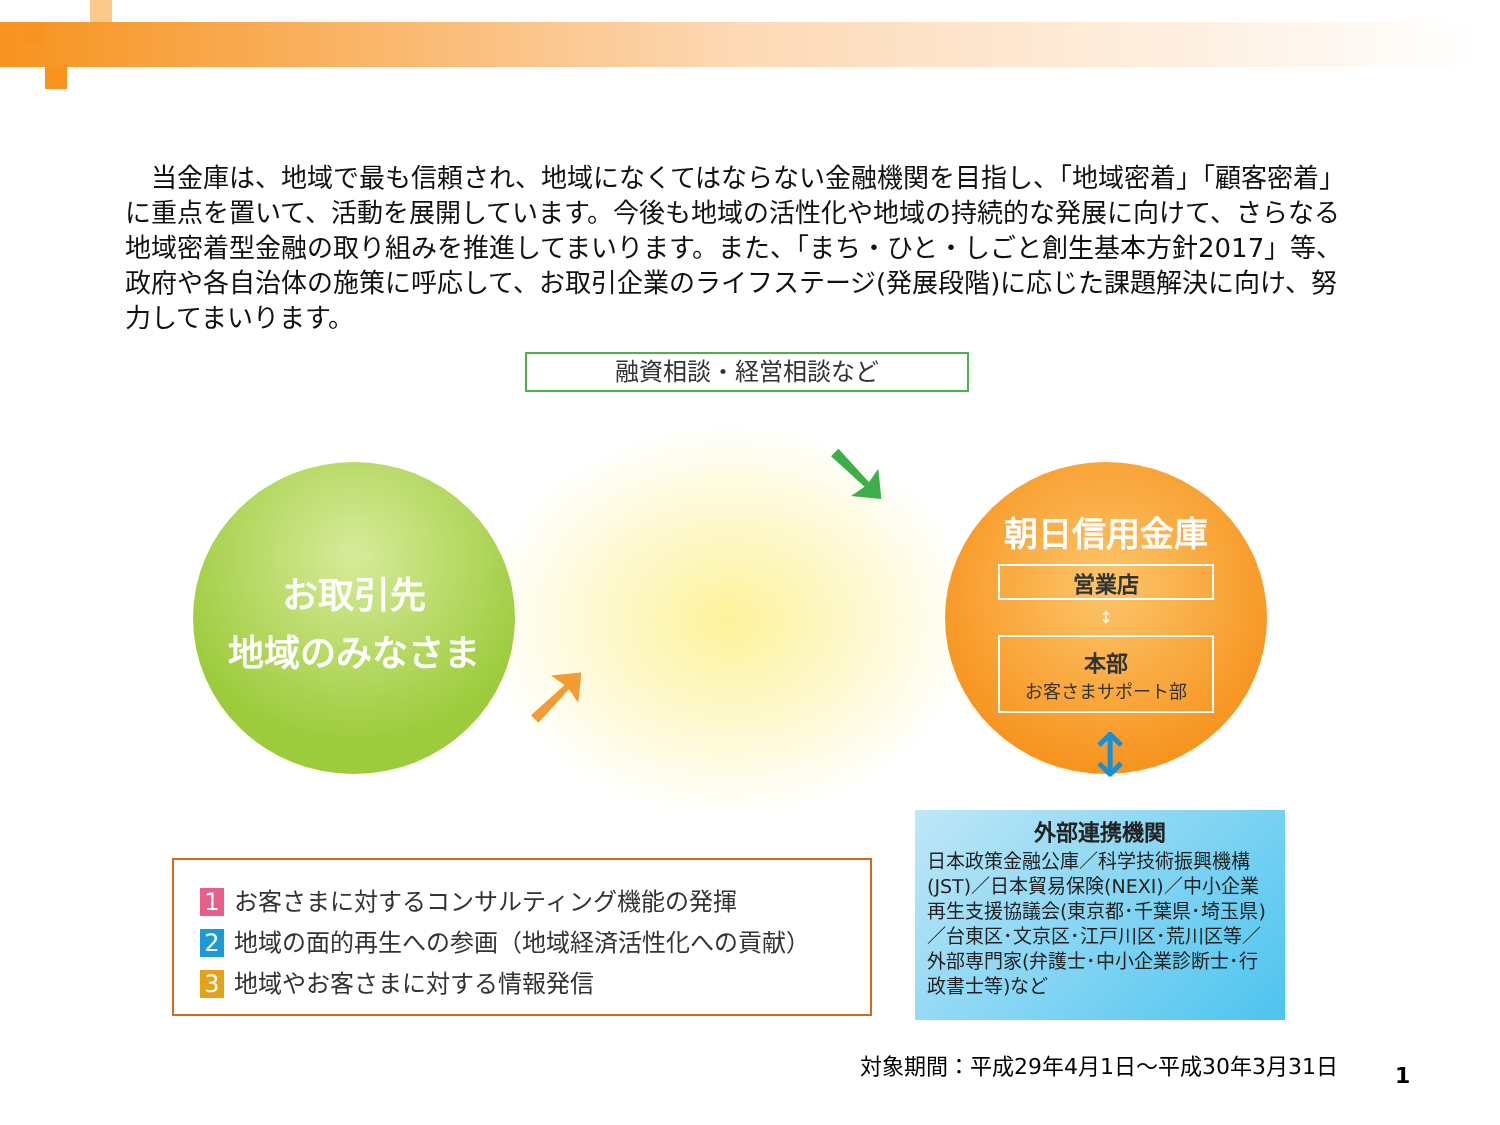当金庫は、地域で最も信頼され、地域になくてはならない金融機関を目指し、「地域密着」「顧客密着」に重点を置いて、活動を展開しています。今後も地域の活性化や地域の持続的な発展に向けて、さらなる地域密着型金融の取り組みを推進してまいります。また、「まち・ひと・しごと創生基本方針2017」等、政府や各自治体の施策に呼応して、お取引企業のライフステージ(発展段階)に応じた課題解決に向け、努力してまいります。
融資相談・経営相談など
➘
➚
お取引先
地域のみなさま
朝日信用金庫
営業店
↕
本部
お客さまサポート部
↕
1 お客さまに対するコンサルティング機能の発揮
2 地域の面的再生への参画（地域経済活性化への貢献）
3 地域やお客さまに対する情報発信
外部連携機関
日本政策金融公庫／科学技術振興機構(JST)／日本貿易保険(NEXI)／中小企業再生支援協議会(東京都･千葉県･埼玉県)／台東区･文京区･江戸川区･荒川区等／外部専門家(弁護士･中小企業診断士･行政書士等)など
対象期間：平成29年4月1日～平成30年3月31日
1